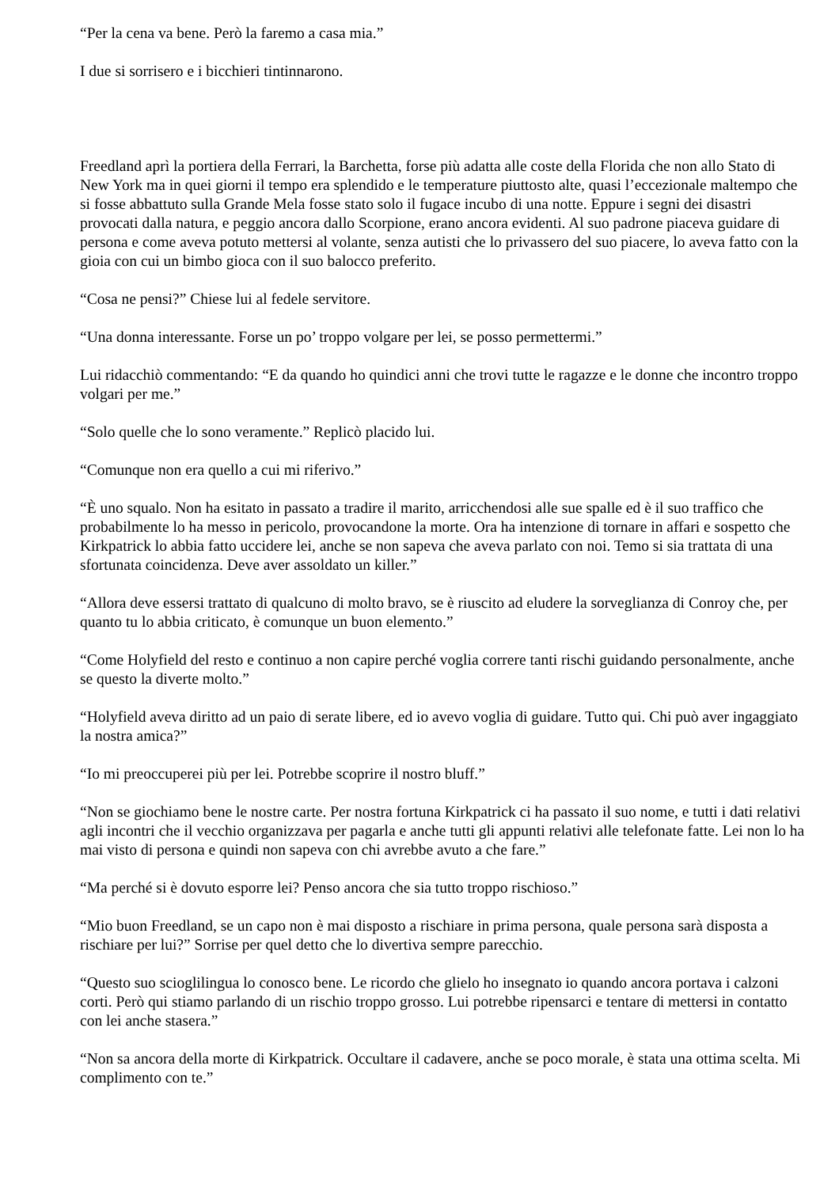“Per la cena va bene. Però la faremo a casa mia.”
I due si sorrisero e i bicchieri tintinnarono.
Freedland aprì la portiera della Ferrari, la Barchetta, forse più adatta alle coste della Florida che non allo Stato di New York ma in quei giorni il tempo era splendido e le temperature piuttosto alte, quasi l’eccezionale maltempo che si fosse abbattuto sulla Grande Mela fosse stato solo il fugace incubo di una notte. Eppure i segni dei disastri provocati dalla natura, e peggio ancora dallo Scorpione, erano ancora evidenti. Al suo padrone piaceva guidare di persona e come aveva potuto mettersi al volante, senza autisti che lo privassero del suo piacere, lo aveva fatto con la gioia con cui un bimbo gioca con il suo balocco preferito.
“Cosa ne pensi?” Chiese lui al fedele servitore.
“Una donna interessante. Forse un po’ troppo volgare per lei, se posso permettermi.”
Lui ridacchiò commentando: “E da quando ho quindici anni che trovi tutte le ragazze e le donne che incontro troppo volgari per me.”
“Solo quelle che lo sono veramente.” Replicò placido lui.
“Comunque non era quello a cui mi riferivo.”
“È uno squalo. Non ha esitato in passato a tradire il marito, arricchendosi alle sue spalle ed è il suo traffico che probabilmente lo ha messo in pericolo, provocandone la morte. Ora ha intenzione di tornare in affari e sospetto che Kirkpatrick lo abbia fatto uccidere lei, anche se non sapeva che aveva parlato con noi. Temo si sia trattata di una sfortunata coincidenza. Deve aver assoldato un killer.”
“Allora deve essersi trattato di qualcuno di molto bravo, se è riuscito ad eludere la sorveglianza di Conroy che, per quanto tu lo abbia criticato, è comunque un buon elemento.”
“Come Holyfield del resto e continuo a non capire perché voglia correre tanti rischi guidando personalmente, anche se questo la diverte molto.”
“Holyfield aveva diritto ad un paio di serate libere, ed io avevo voglia di guidare. Tutto qui. Chi può aver ingaggiato la nostra amica?”
“Io mi preoccuperei più per lei. Potrebbe scoprire il nostro bluff.”
“Non se giochiamo bene le nostre carte. Per nostra fortuna Kirkpatrick ci ha passato il suo nome, e tutti i dati relativi agli incontri che il vecchio organizzava per pagarla e anche tutti gli appunti relativi alle telefonate fatte. Lei non lo ha mai visto di persona e quindi non sapeva con chi avrebbe avuto a che fare.”
“Ma perché si è dovuto esporre lei? Penso ancora che sia tutto troppo rischioso.”
“Mio buon Freedland, se un capo non è mai disposto a rischiare in prima persona, quale persona sarà disposta a rischiare per lui?” Sorrise per quel detto che lo divertiva sempre parecchio.
“Questo suo scioglilingua lo conosco bene. Le ricordo che glielo ho insegnato io quando ancora portava i calzoni corti. Però qui stiamo parlando di un rischio troppo grosso. Lui potrebbe ripensarci e tentare di mettersi in contatto con lei anche stasera.”
“Non sa ancora della morte di Kirkpatrick. Occultare il cadavere, anche se poco morale, è stata una ottima scelta. Mi complimento con te.”